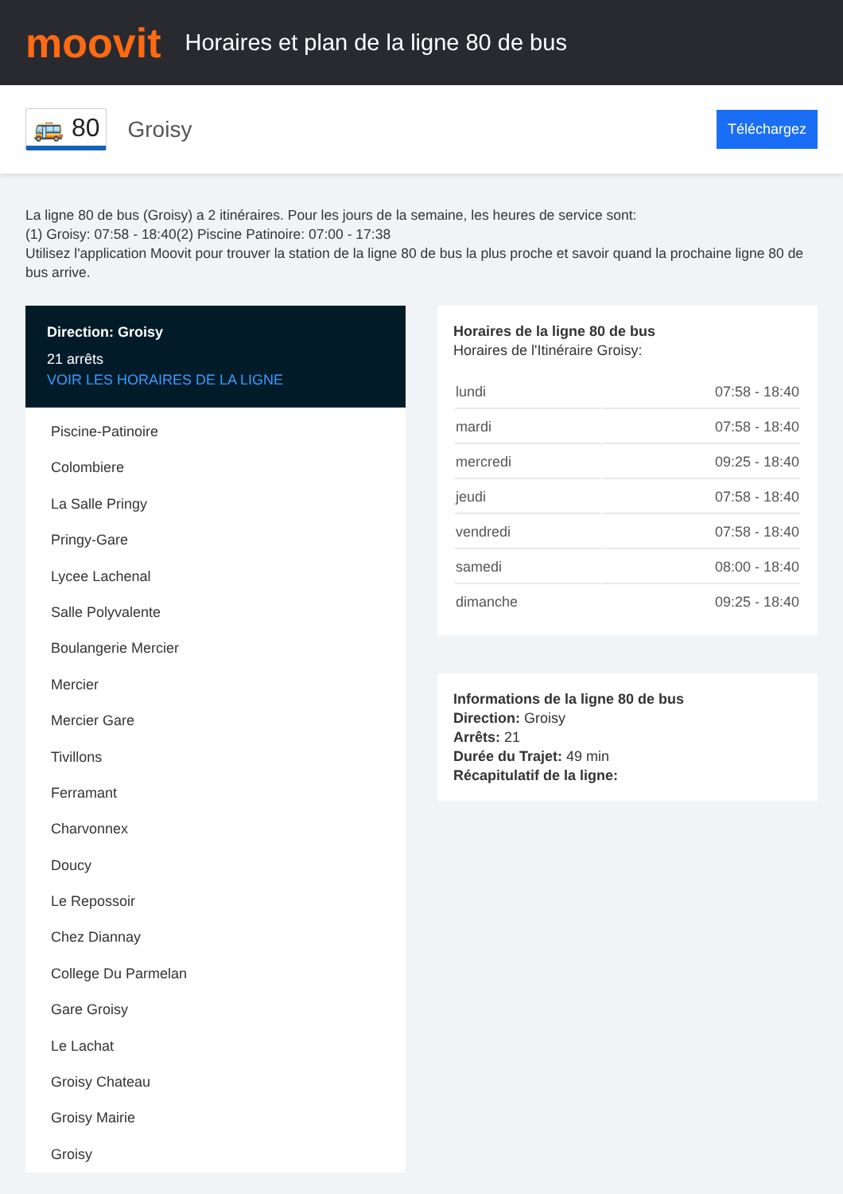moovit
Horaires et plan de la ligne 80 de bus
🚌 80 Groisy Téléchargez
La ligne 80 de bus (Groisy) a 2 itinéraires. Pour les jours de la semaine, les heures de service sont:
(1) Groisy: 07:58 - 18:40(2) Piscine Patinoire: 07:00 - 17:38
Utilisez l'application Moovit pour trouver la station de la ligne 80 de bus la plus proche et savoir quand la prochaine ligne 80 de bus arrive.
Direction: Groisy
21 arrêts
VOIR LES HORAIRES DE LA LIGNE
Piscine-Patinoire
Colombiere
La Salle Pringy
Pringy-Gare
Lycee Lachenal
Salle Polyvalente
Boulangerie Mercier
Mercier
Mercier Gare
Tivillons
Ferramant
Charvonnex
Doucy
Le Repossoir
Chez Diannay
College Du Parmelan
Gare Groisy
Le Lachat
Groisy Chateau
Groisy Mairie
Groisy
Horaires de la ligne 80 de bus
Horaires de l'Itinéraire Groisy:
| lundi | 07:58 - 18:40 |
| mardi | 07:58 - 18:40 |
| mercredi | 09:25 - 18:40 |
| jeudi | 07:58 - 18:40 |
| vendredi | 07:58 - 18:40 |
| samedi | 08:00 - 18:40 |
| dimanche | 09:25 - 18:40 |
Informations de la ligne 80 de bus
Direction: Groisy
Arrêts: 21
Durée du Trajet: 49 min
Récapitulatif de la ligne: